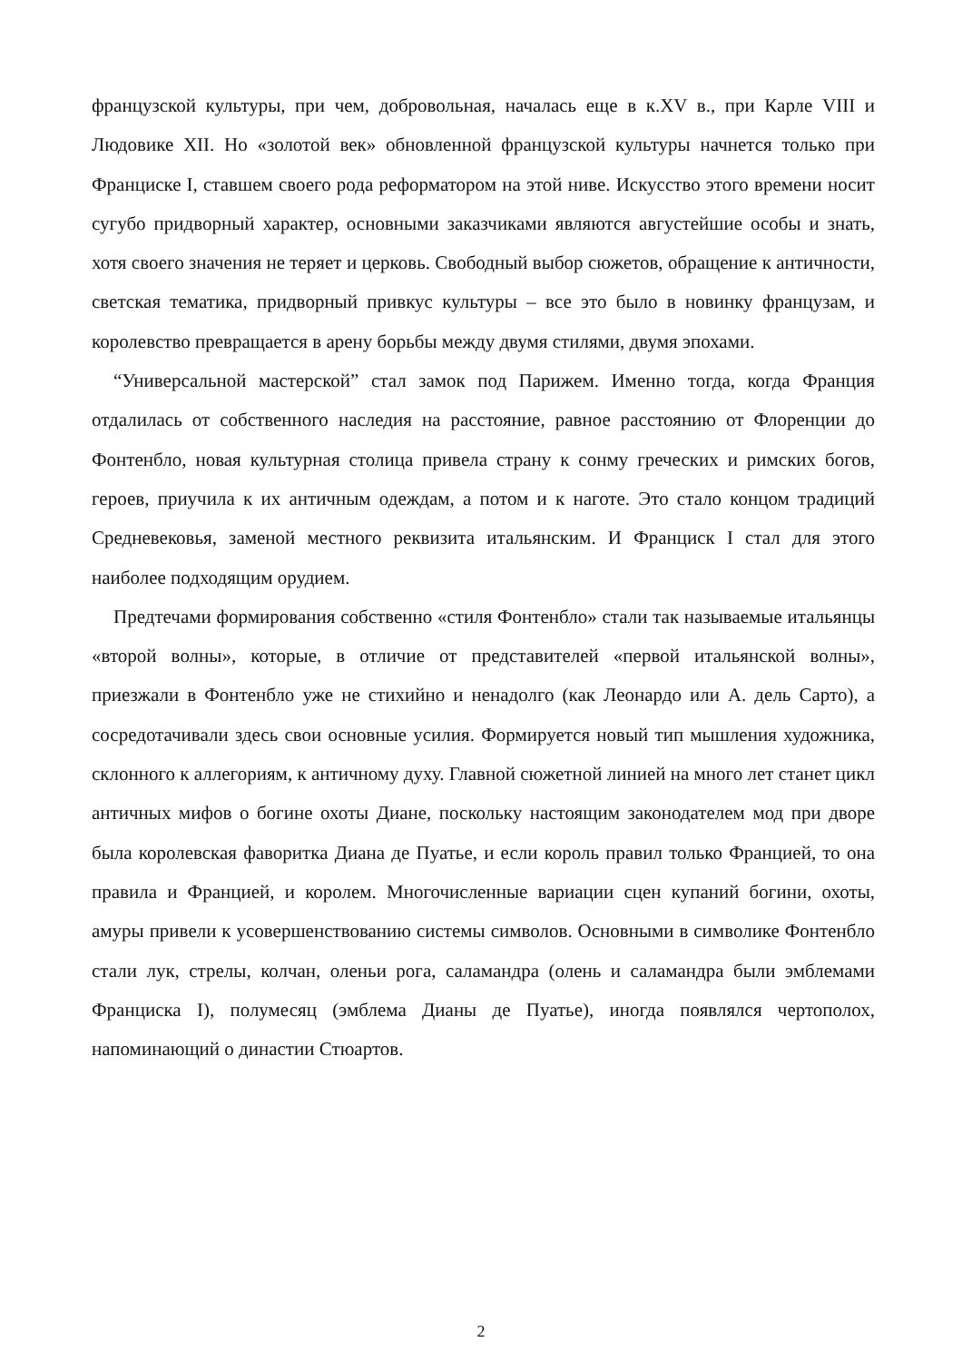французской культуры, при чем, добровольная, началась еще в к.XV в., при Карле VIII и Людовике XII. Но «золотой век» обновленной французской культуры начнется только при Франциске I, ставшем своего рода реформатором на этой ниве. Искусство этого времени носит сугубо придворный характер, основными заказчиками являются августейшие особы и знать, хотя своего значения не теряет и церковь. Свободный выбор сюжетов, обращение к античности, светская тематика, придворный привкус культуры – все это было в новинку французам, и королевство превращается в арену борьбы между двумя стилями, двумя эпохами.
“Универсальной мастерской” стал замок под Парижем. Именно тогда, когда Франция отдалилась от собственного наследия на расстояние, равное расстоянию от Флоренции до Фонтенбло, новая культурная столица привела страну к сонму греческих и римских богов, героев, приучила к их античным одеждам, а потом и к наготе. Это стало концом традиций Средневековья, заменой местного реквизита итальянским. И Франциск I стал для этого наиболее подходящим орудием.
Предтечами формирования собственно «стиля Фонтенбло» стали так называемые итальянцы «второй волны», которые, в отличие от представителей «первой итальянской волны», приезжали в Фонтенбло уже не стихийно и ненадолго (как Леонардо или А. дель Сарто), а сосредотачивали здесь свои основные усилия. Формируется новый тип мышления художника, склонного к аллегориям, к античному духу. Главной сюжетной линией на много лет станет цикл античных мифов о богине охоты Диане, поскольку настоящим законодателем мод при дворе была королевская фаворитка Диана де Пуатье, и если король правил только Францией, то она правила и Францией, и королем. Многочисленные вариации сцен купаний богини, охоты, амуры привели к усовершенствованию системы символов. Основными в символике Фонтенбло стали лук, стрелы, колчан, оленьи рога, саламандра (олень и саламандра были эмблемами Франциска I), полумесяц (эмблема Дианы де Пуатье), иногда появлялся чертополох, напоминающий о династии Стюартов.
2